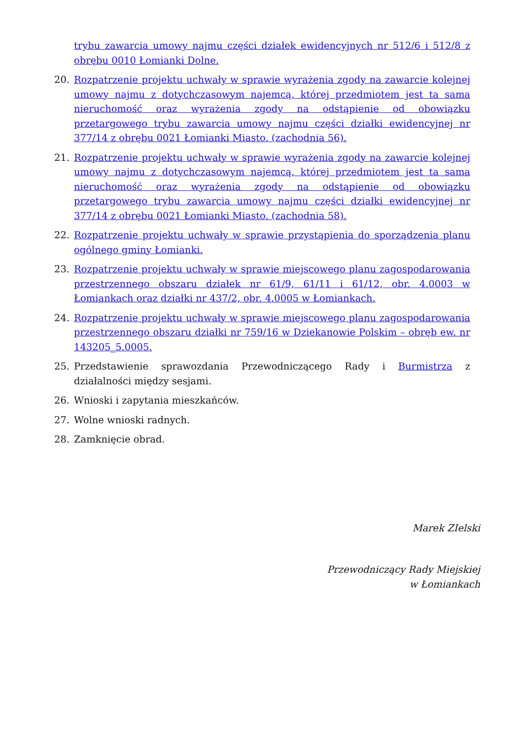trybu zawarcia umowy najmu części działek ewidencyjnych nr 512/6 i 512/8 z obrębu 0010 Łomianki Dolne.
20. Rozpatrzenie projektu uchwały w sprawie wyrażenia zgody na zawarcie kolejnej umowy najmu z dotychczasowym najemcą, której przedmiotem jest ta sama nieruchomość oraz wyrażenia zgody na odstąpienie od obowiązku przetargowego trybu zawarcia umowy najmu części działki ewidencyjnej nr 377/14 z obrębu 0021 Łomianki Miasto. (zachodnia 56).
21. Rozpatrzenie projektu uchwały w sprawie wyrażenia zgody na zawarcie kolejnej umowy najmu z dotychczasowym najemcą, której przedmiotem jest ta sama nieruchomość oraz wyrażenia zgody na odstąpienie od obowiązku przetargowego trybu zawarcia umowy najmu części działki ewidencyjnej nr 377/14 z obrębu 0021 Łomianki Miasto. (zachodnia 58).
22. Rozpatrzenie projektu uchwały w sprawie przystąpienia do sporządzenia planu ogólnego gminy Łomianki.
23. Rozpatrzenie projektu uchwały w sprawie miejscowego planu zagospodarowania przestrzennego obszaru działek nr 61/9, 61/11 i 61/12, obr. 4.0003 w Łomiankach oraz działki nr 437/2, obr. 4.0005 w Łomiankach.
24. Rozpatrzenie projektu uchwały w sprawie miejscowego planu zagospodarowania przestrzennego obszaru działki nr 759/16 w Dziekanowie Polskim – obręb ew. nr 143205_5.0005.
25. Przedstawienie sprawozdania Przewodniczącego Rady i Burmistrza z działalności między sesjami.
26. Wnioski i zapytania mieszkańców.
27. Wolne wnioski radnych.
28. Zamknięcie obrad.
Marek ZIelski
Przewodniczący Rady Miejskiej
w Łomiankach